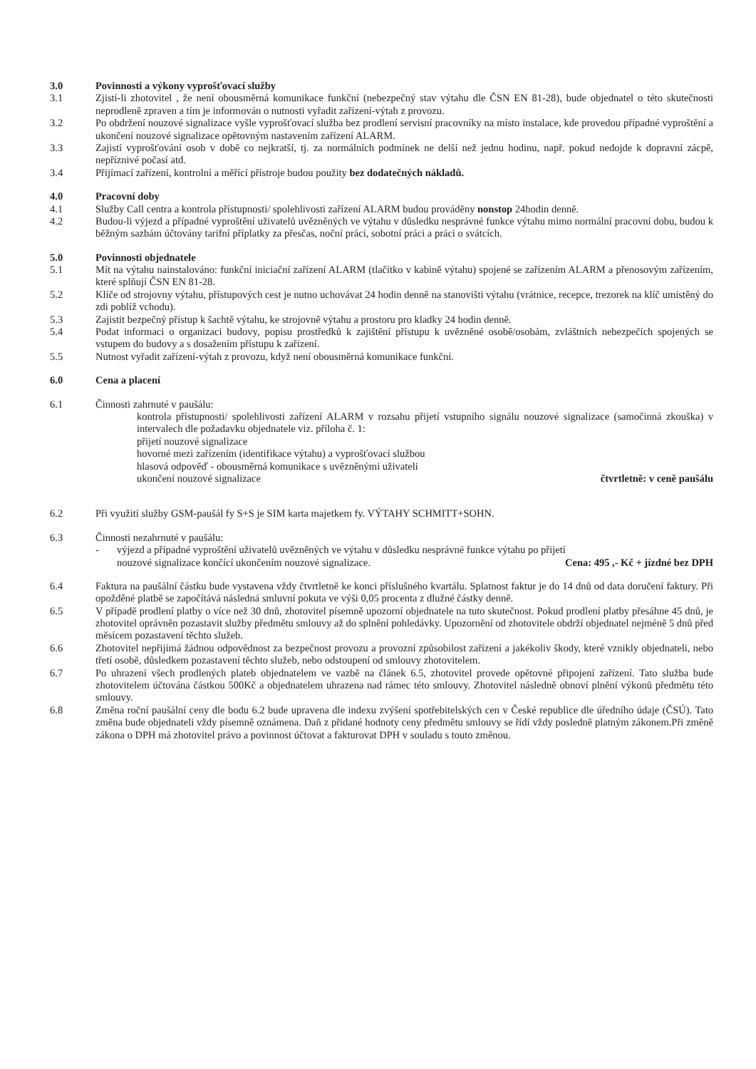3.0 Povinnosti a výkony vyprošťovací služby
3.1 Zjistí-li zhotovitel , že není obousměrná komunikace funkční (nebezpečný stav výtahu dle ČSN EN 81-28), bude objednatel o této skutečnosti neprodleně zpraven a tím je informován o nutnosti vyřadit zařízení-výtah z provozu.
3.2 Po obdržení nouzové signalizace vyšle vyprošťovací služba bez prodlení servisní pracovníky na místo instalace, kde provedou případné vyproštění a ukončení nouzové signalizace opětovným nastavením zařízení ALARM.
3.3 Zajistí vyprošťování osob v době co nejkratší, tj. za normálních podmínek ne delší než jednu hodinu, např. pokud nedojde k dopravní zácpě, nepříznivé počasí atd.
3.4 Přijímací zařízení, kontrolní a měřící přístroje budou použity bez dodatečných nákladů.
4.0 Pracovní doby
4.1 Služby Call centra a kontrola přístupnosti/ spolehlivosti zařízení ALARM budou prováděny nonstop 24hodin denně.
4.2 Budou-li výjezd a případné vyproštění uživatelů uvězněných ve výtahu v důsledku nesprávné funkce výtahu mimo normální pracovní dobu, budou k běžným sazbám účtovány tarifní příplatky za přesčas, noční práci, sobotní práci a práci o svátcích.
5.0 Povinnosti objednatele
5.1 Mít na výtahu nainstalováno: funkční iniciační zařízení ALARM (tlačítko v kabině výtahu) spojené se zařízením ALARM a přenosovým zařízením, které splňují ČSN EN 81-28.
5.2 Klíče od strojovny výtahu, přístupových cest je nutno uchovávat 24 hodin denně na stanovišti výtahu (vrátnice, recepce, trezorek na klíč umístěný do zdi poblíž vchodu).
5.3 Zajistit bezpečný přístup k šachtě výtahu, ke strojovně výtahu a prostoru pro kladky 24 hodin denně.
5.4 Podat informaci o organizaci budovy, popisu prostředků k zajištění přístupu k uvězněné osobě/osobám, zvláštních nebezpečích spojených se vstupem do budovy a s dosažením přístupu k zařízení.
5.5 Nutnost vyřadit zařízení-výtah z provozu, když není obousměrná komunikace funkční.
6.0 Cena a placení
6.1 Činnosti zahrnuté v paušálu:
kontrola přístupnosti/ spolehlivosti zařízení ALARM v rozsahu přijetí vstupního signálu nouzové signalizace (samočinná zkouška) v intervalech dle požadavku objednatele viz. příloha č. 1:
přijetí nouzové signalizace
hovorné mezi zařízením (identifikace výtahu) a vyprošťovací službou
hlasová odpověď - obousměrná komunikace s uvězněnými uživateli
ukončení nouzové signalizace čtvrtletně: v ceně paušálu
6.2 Při využití služby GSM-paušál fy S+S je SIM karta majetkem fy. VÝTAHY SCHMITT+SOHN.
6.3 Činnosti nezahrnuté v paušálu:
- výjezd a případné vyproštění uživatelů uvězněných ve výtahu v důsledku nesprávné funkce výtahu po přijetí
nouzové signalizace končící ukončením nouzové signalizace. Cena: 495 ,- Kč + jízdné bez DPH
6.4 Faktura na paušální částku bude vystavena vždy čtvrtletně ke konci příslušného kvartálu. Splatnost faktur je do 14 dnů od data doručení faktury. Při opožděné platbě se započítává následná smluvní pokuta ve výši 0,05 procenta z dlužné částky denně.
6.5 V případě prodlení platby o více než 30 dnů, zhotovitel písemně upozorní objednatele na tuto skutečnost. Pokud prodlení platby přesáhne 45 dnů, je zhotovitel oprávněn pozastavit služby předmětu smlouvy až do splnění pohledávky. Upozornění od zhotovitele obdrží objednatel nejméně 5 dnů před měsícem pozastavení těchto služeb.
6.6 Zhotovitel nepřijímá žádnou odpovědnost za bezpečnost provozu a provozní způsobilost zařízení a jakékoliv škody, které vznikly objednateli, nebo třetí osobě, důsledkem pozastavení těchto služeb, nebo odstoupení od smlouvy zhotovitelem.
6.7 Po uhrazení všech prodlených plateb objednatelem ve vazbě na článek 6.5, zhotovitel provede opětovné připojení zařízení. Tato služba bude zhotovitelem účtována částkou 500Kč a objednatelem uhrazena nad rámec této smlouvy. Zhotovitel následně obnoví plnění výkonů předmětu této smlouvy.
6.8 Změna roční paušální ceny dle bodu 6.2 bude upravena dle indexu zvýšení spotřebitelských cen v České republice dle úředního údaje (ČSÚ). Tato změna bude objednateli vždy písemně oznámena. Daň z přidané hodnoty ceny předmětu smlouvy se řídí vždy posledně platným zákonem.Při změně zákona o DPH má zhotovitel právo a povinnost účtovat a fakturovat DPH v souladu s touto změnou.